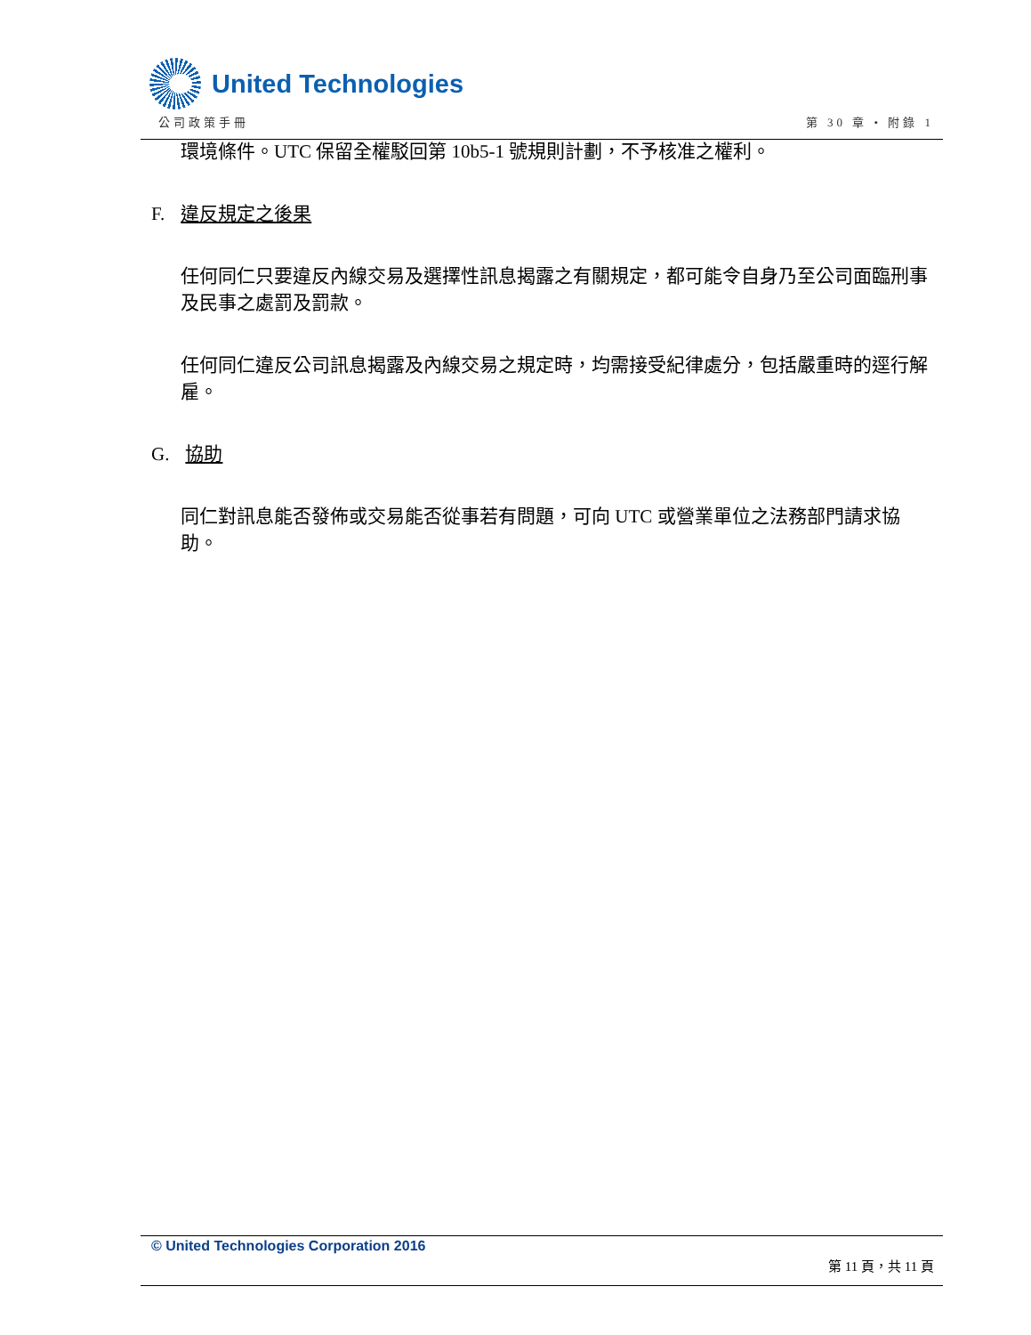United Technologies
公司政策手冊 第 30 章 • 附錄 1
環境條件。UTC 保留全權駁回第 10b5-1 號規則計劃，不予核准之權利。
F. 違反規定之後果
任何同仁只要違反內線交易及選擇性訊息揭露之有關規定，都可能令自身乃至公司面臨刑事及民事之處罰及罰款。
任何同仁違反公司訊息揭露及內線交易之規定時，均需接受紀律處分，包括嚴重時的逕行解雇。
G. 協助
同仁對訊息能否發佈或交易能否從事若有問題，可向 UTC 或營業單位之法務部門請求協助。
© United Technologies Corporation 2016
第 11 頁，共 11 頁